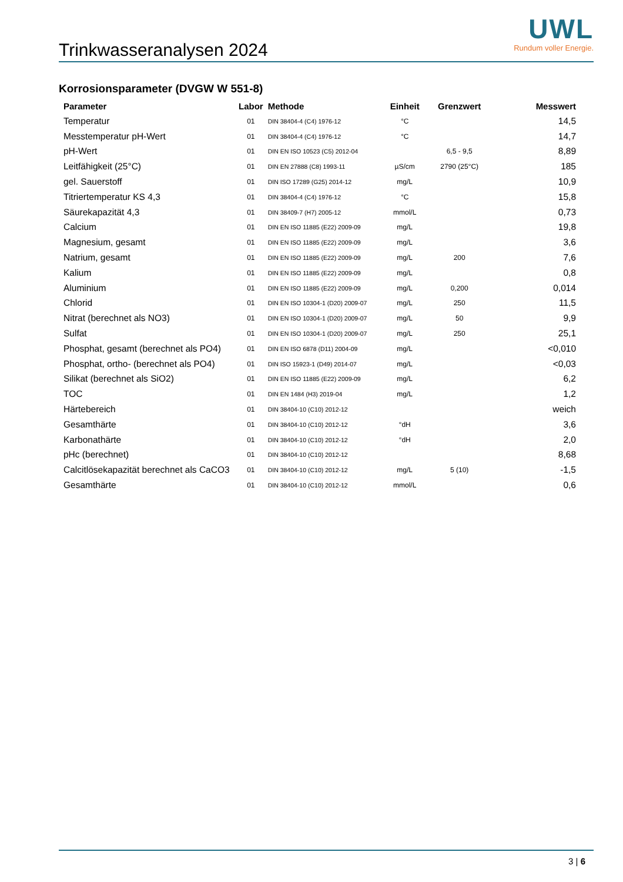Trinkwasseranalysen 2024
UWL
Rundum voller Energie.
Korrosionsparameter (DVGW W 551-8)
| Parameter | Labor | Methode | Einheit | Grenzwert | Messwert |
| --- | --- | --- | --- | --- | --- |
| Temperatur | 01 | DIN 38404-4 (C4) 1976-12 | °C | | 14,5 |
| Messtemperatur pH-Wert | 01 | DIN 38404-4 (C4) 1976-12 | °C | | 14,7 |
| pH-Wert | 01 | DIN EN ISO 10523 (C5) 2012-04 | | 6,5 - 9,5 | 8,89 |
| Leitfähigkeit (25°C) | 01 | DIN EN 27888 (C8) 1993-11 | µS/cm | 2790 (25°C) | 185 |
| gel. Sauerstoff | 01 | DIN ISO 17289 (G25) 2014-12 | mg/L | | 10,9 |
| Titriertemperatur KS 4,3 | 01 | DIN 38404-4 (C4) 1976-12 | °C | | 15,8 |
| Säurekapazität 4,3 | 01 | DIN 38409-7 (H7) 2005-12 | mmol/L | | 0,73 |
| Calcium | 01 | DIN EN ISO 11885 (E22) 2009-09 | mg/L | | 19,8 |
| Magnesium, gesamt | 01 | DIN EN ISO 11885 (E22) 2009-09 | mg/L | | 3,6 |
| Natrium, gesamt | 01 | DIN EN ISO 11885 (E22) 2009-09 | mg/L | 200 | 7,6 |
| Kalium | 01 | DIN EN ISO 11885 (E22) 2009-09 | mg/L | | 0,8 |
| Aluminium | 01 | DIN EN ISO 11885 (E22) 2009-09 | mg/L | 0,200 | 0,014 |
| Chlorid | 01 | DIN EN ISO 10304-1 (D20) 2009-07 | mg/L | 250 | 11,5 |
| Nitrat (berechnet als NO3) | 01 | DIN EN ISO 10304-1 (D20) 2009-07 | mg/L | 50 | 9,9 |
| Sulfat | 01 | DIN EN ISO 10304-1 (D20) 2009-07 | mg/L | 250 | 25,1 |
| Phosphat, gesamt (berechnet als PO4) | 01 | DIN EN ISO 6878 (D11) 2004-09 | mg/L | | <0,010 |
| Phosphat, ortho- (berechnet als PO4) | 01 | DIN ISO 15923-1 (D49) 2014-07 | mg/L | | <0,03 |
| Silikat (berechnet als SiO2) | 01 | DIN EN ISO 11885 (E22) 2009-09 | mg/L | | 6,2 |
| TOC | 01 | DIN EN 1484 (H3) 2019-04 | mg/L | | 1,2 |
| Härtebereich | 01 | DIN 38404-10 (C10) 2012-12 | | | weich |
| Gesamthärte | 01 | DIN 38404-10 (C10) 2012-12 | °dH | | 3,6 |
| Karbonathärte | 01 | DIN 38404-10 (C10) 2012-12 | °dH | | 2,0 |
| pHc (berechnet) | 01 | DIN 38404-10 (C10) 2012-12 | | | 8,68 |
| Calcitlösekapazität berechnet als CaCO3 | 01 | DIN 38404-10 (C10) 2012-12 | mg/L | 5 (10) | -1,5 |
| Gesamthärte | 01 | DIN 38404-10 (C10) 2012-12 | mmol/L | | 0,6 |
3 | 6